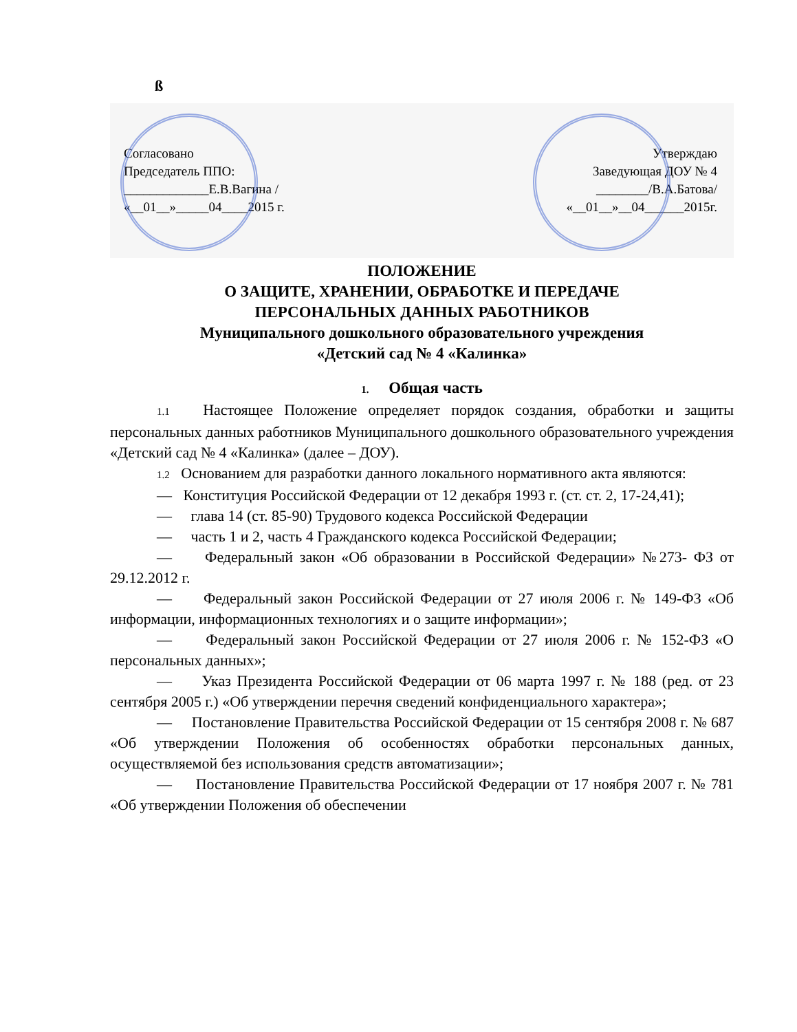ß
Согласовано
Председатель ППО:
_____________Е.В.Вагина /
«__01__»_____04____2015 г.
Утверждаю
Заведующая ДОУ № 4
________/В.А.Батова/
«__01__»__04______2015г.
ПОЛОЖЕНИЕ
О ЗАЩИТЕ, ХРАНЕНИИ, ОБРАБОТКЕ И ПЕРЕДАЧЕ
ПЕРСОНАЛЬНЫХ ДАННЫХ РАБОТНИКОВ
Муниципального дошкольного образовательного учреждения
«Детский сад № 4 «Калинка»
1. Общая часть
1.1 Настоящее Положение определяет порядок создания, обработки и защиты персональных данных работников Муниципального дошкольного образовательного учреждения «Детский сад № 4 «Калинка» (далее – ДОУ).
1.2 Основанием для разработки данного локального нормативного акта являются:
— Конституция Российской Федерации от 12 декабря 1993 г. (ст. ст. 2, 17-24,41);
— глава 14 (ст. 85-90) Трудового кодекса Российской Федерации
— часть 1 и 2, часть 4 Гражданского кодекса Российской Федерации;
— Федеральный закон «Об образовании в Российской Федерации» №273- ФЗ от 29.12.2012 г.
— Федеральный закон Российской Федерации от 27 июля 2006 г. № 149-ФЗ «Об информации, информационных технологиях и о защите информации»;
— Федеральный закон Российской Федерации от 27 июля 2006 г. № 152-ФЗ «О персональных данных»;
— Указ Президента Российской Федерации от 06 марта 1997 г. № 188 (ред. от 23 сентября 2005 г.) «Об утверждении перечня сведений конфиденциального характера»;
— Постановление Правительства Российской Федерации от 15 сентября 2008 г. № 687 «Об утверждении Положения об особенностях обработки персональных данных, осуществляемой без использования средств автоматизации»;
— Постановление Правительства Российской Федерации от 17 ноября 2007 г. № 781 «Об утверждении Положения об обеспечении